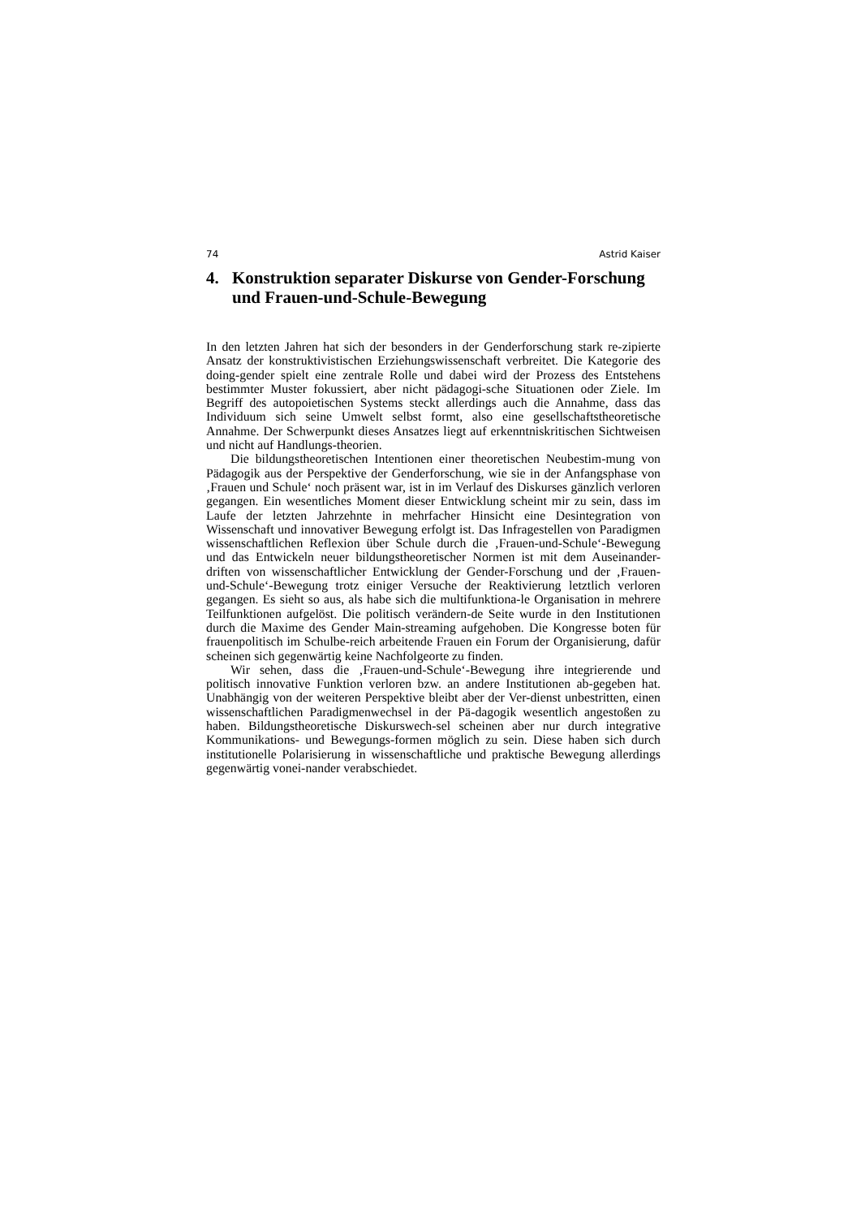74 Astrid Kaiser
4. Konstruktion separater Diskurse von Gender-Forschung und Frauen-und-Schule-Bewegung
In den letzten Jahren hat sich der besonders in der Genderforschung stark re-zipierte Ansatz der konstruktivistischen Erziehungswissenschaft verbreitet. Die Kategorie des doing-gender spielt eine zentrale Rolle und dabei wird der Prozess des Entstehens bestimmter Muster fokussiert, aber nicht pädagogi-sche Situationen oder Ziele. Im Begriff des autopoietischen Systems steckt allerdings auch die Annahme, dass das Individuum sich seine Umwelt selbst formt, also eine gesellschaftstheoretische Annahme. Der Schwerpunkt dieses Ansatzes liegt auf erkenntniskritischen Sichtweisen und nicht auf Handlungs-theorien.
Die bildungstheoretischen Intentionen einer theoretischen Neubestim-mung von Pädagogik aus der Perspektive der Genderforschung, wie sie in der Anfangsphase von ‚Frauen und Schule‘ noch präsent war, ist in im Verlauf des Diskurses gänzlich verloren gegangen. Ein wesentliches Moment dieser Entwicklung scheint mir zu sein, dass im Laufe der letzten Jahrzehnte in mehrfacher Hinsicht eine Desintegration von Wissenschaft und innovativer Bewegung erfolgt ist. Das Infragestellen von Paradigmen wissenschaftlichen Reflexion über Schule durch die ‚Frauen-und-Schule‘-Bewegung und das Entwickeln neuer bildungstheoretischer Normen ist mit dem Auseinander-driften von wissenschaftlicher Entwicklung der Gender-Forschung und der ‚Frauen-und-Schule‘-Bewegung trotz einiger Versuche der Reaktivierung letztlich verloren gegangen. Es sieht so aus, als habe sich die multifunktiona-le Organisation in mehrere Teilfunktionen aufgelöst. Die politisch verändern-de Seite wurde in den Institutionen durch die Maxime des Gender Main-streaming aufgehoben. Die Kongresse boten für frauenpolitisch im Schulbe-reich arbeitende Frauen ein Forum der Organisierung, dafür scheinen sich gegenwärtig keine Nachfolgeorte zu finden.
Wir sehen, dass die ‚Frauen-und-Schule‘-Bewegung ihre integrierende und politisch innovative Funktion verloren bzw. an andere Institutionen ab-gegeben hat. Unabhängig von der weiteren Perspektive bleibt aber der Ver-dienst unbestritten, einen wissenschaftlichen Paradigmenwechsel in der Pä-dagogik wesentlich angestoßen zu haben. Bildungstheoretische Diskurswech-sel scheinen aber nur durch integrative Kommunikations- und Bewegungs-formen möglich zu sein. Diese haben sich durch institutionelle Polarisierung in wissenschaftliche und praktische Bewegung allerdings gegenwärtig vonei-nander verabschiedet.